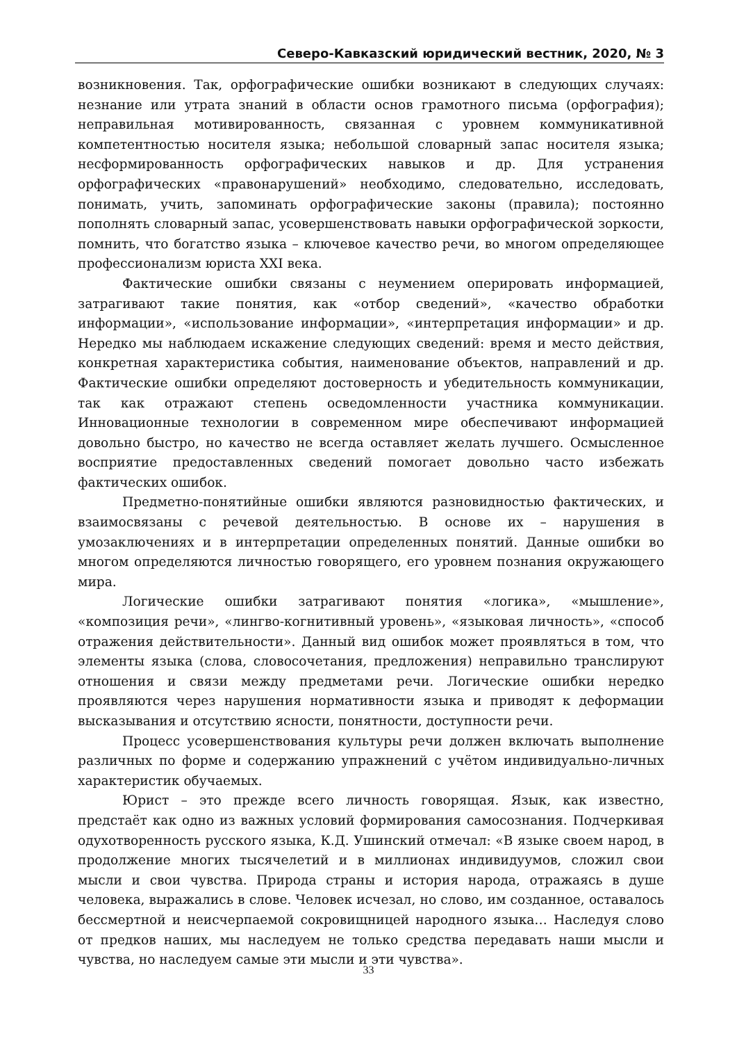Северо-Кавказский юридический вестник, 2020, № 3
возникновения. Так, орфографические ошибки возникают в следующих случаях: незнание или утрата знаний в области основ грамотного письма (орфография); неправильная мотивированность, связанная с уровнем коммуникативной компетентностью носителя языка; небольшой словарный запас носителя языка; несформированность орфографических навыков и др. Для устранения орфографических «правонарушений» необходимо, следовательно, исследовать, понимать, учить, запоминать орфографические законы (правила); постоянно пополнять словарный запас, усовершенствовать навыки орфографической зоркости, помнить, что богатство языка – ключевое качество речи, во многом определяющее профессионализм юриста XXI века.
Фактические ошибки связаны с неумением оперировать информацией, затрагивают такие понятия, как «отбор сведений», «качество обработки информации», «использование информации», «интерпретация информации» и др. Нередко мы наблюдаем искажение следующих сведений: время и место действия, конкретная характеристика события, наименование объектов, направлений и др. Фактические ошибки определяют достоверность и убедительность коммуникации, так как отражают степень осведомленности участника коммуникации. Инновационные технологии в современном мире обеспечивают информацией довольно быстро, но качество не всегда оставляет желать лучшего. Осмысленное восприятие предоставленных сведений помогает довольно часто избежать фактических ошибок.
Предметно-понятийные ошибки являются разновидностью фактических, и взаимосвязаны с речевой деятельностью. В основе их – нарушения в умозаключениях и в интерпретации определенных понятий. Данные ошибки во многом определяются личностью говорящего, его уровнем познания окружающего мира.
Логические ошибки затрагивают понятия «логика», «мышление», «композиция речи», «лингво-когнитивный уровень», «языковая личность», «способ отражения действительности». Данный вид ошибок может проявляться в том, что элементы языка (слова, словосочетания, предложения) неправильно транслируют отношения и связи между предметами речи. Логические ошибки нередко проявляются через нарушения нормативности языка и приводят к деформации высказывания и отсутствию ясности, понятности, доступности речи.
Процесс усовершенствования культуры речи должен включать выполнение различных по форме и содержанию упражнений с учётом индивидуально-личных характеристик обучаемых.
Юрист – это прежде всего личность говорящая. Язык, как известно, предстаёт как одно из важных условий формирования самосознания. Подчеркивая одухотворенность русского языка, К.Д. Ушинский отмечал: «В языке своем народ, в продолжение многих тысячелетий и в миллионах индивидуумов, сложил свои мысли и свои чувства. Природа страны и история народа, отражаясь в душе человека, выражались в слове. Человек исчезал, но слово, им созданное, оставалось бессмертной и неисчерпаемой сокровищницей народного языка… Наследуя слово от предков наших, мы наследуем не только средства передавать наши мысли и чувства, но наследуем самые эти мысли и эти чувства».
33